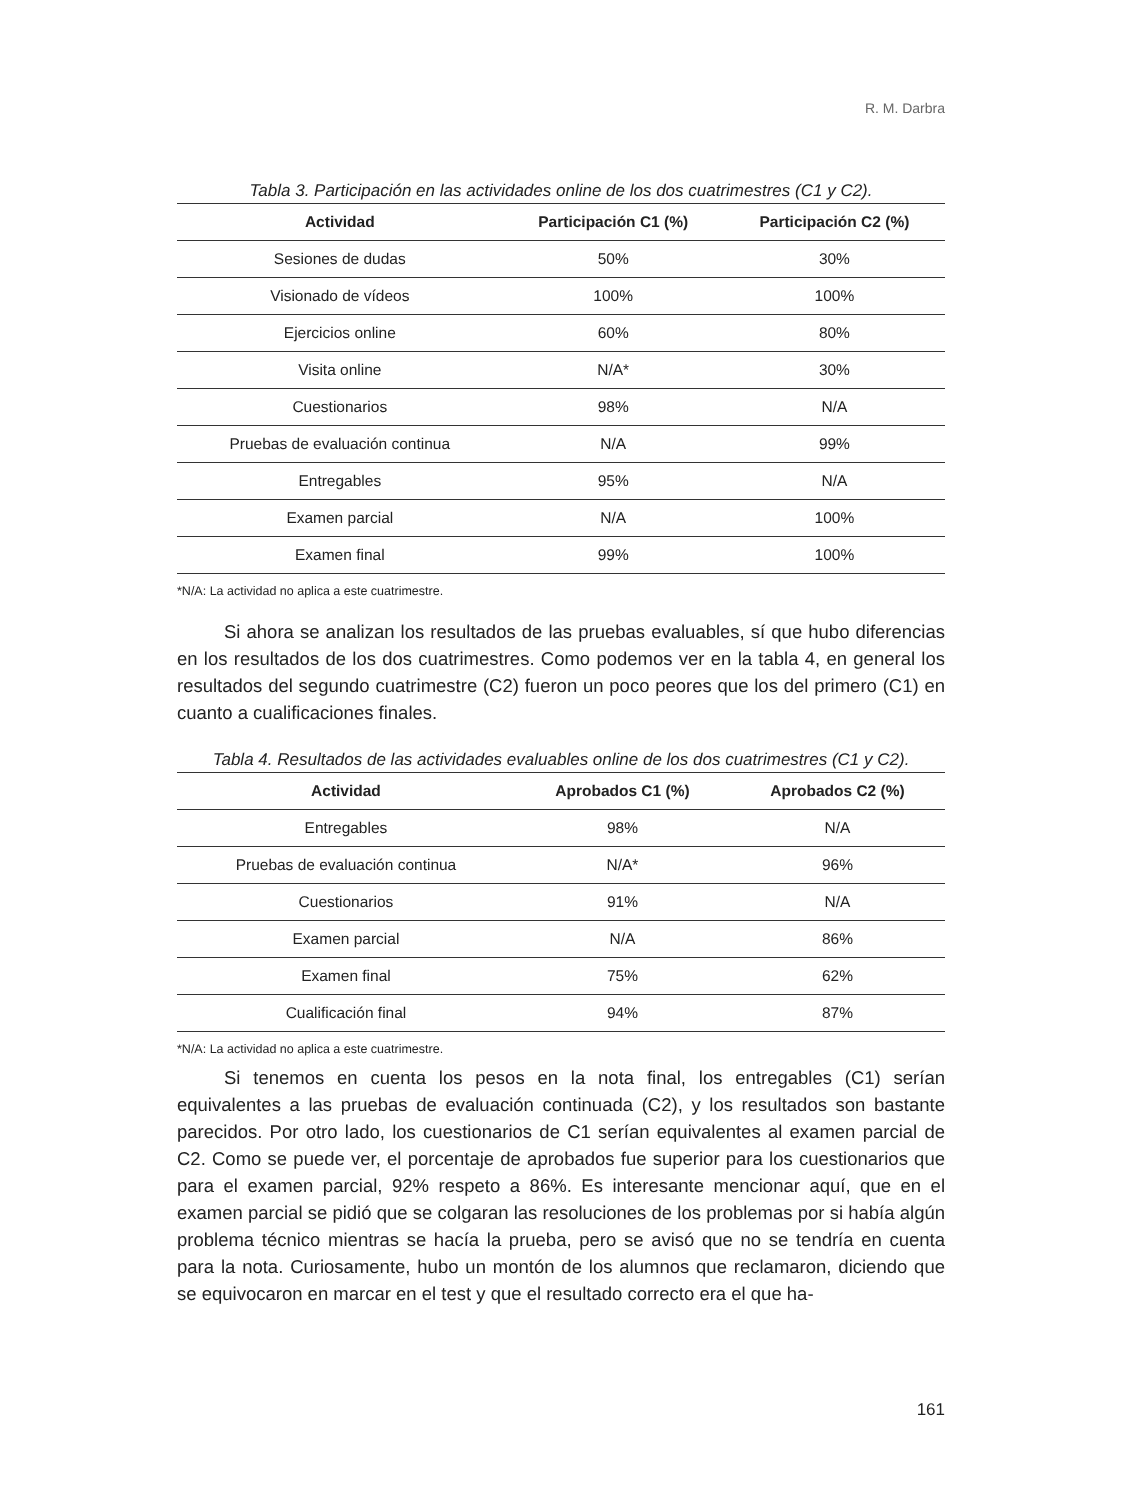R. M. Darbra
Tabla 3. Participación en las actividades online de los dos cuatrimestres (C1 y C2).
| Actividad | Participación C1 (%) | Participación C2 (%) |
| --- | --- | --- |
| Sesiones de dudas | 50% | 30% |
| Visionado de vídeos | 100% | 100% |
| Ejercicios online | 60% | 80% |
| Visita online | N/A* | 30% |
| Cuestionarios | 98% | N/A |
| Pruebas de evaluación continua | N/A | 99% |
| Entregables | 95% | N/A |
| Examen parcial | N/A | 100% |
| Examen final | 99% | 100% |
*N/A: La actividad no aplica a este cuatrimestre.
Si ahora se analizan los resultados de las pruebas evaluables, sí que hubo diferencias en los resultados de los dos cuatrimestres. Como podemos ver en la tabla 4, en general los resultados del segundo cuatrimestre (C2) fueron un poco peores que los del primero (C1) en cuanto a cualificaciones finales.
Tabla 4. Resultados de las actividades evaluables online de los dos cuatrimestres (C1 y C2).
| Actividad | Aprobados C1 (%) | Aprobados C2 (%) |
| --- | --- | --- |
| Entregables | 98% | N/A |
| Pruebas de evaluación continua | N/A* | 96% |
| Cuestionarios | 91% | N/A |
| Examen parcial | N/A | 86% |
| Examen final | 75% | 62% |
| Cualificación final | 94% | 87% |
*N/A: La actividad no aplica a este cuatrimestre.
Si tenemos en cuenta los pesos en la nota final, los entregables (C1) serían equivalentes a las pruebas de evaluación continuada (C2), y los resultados son bastante parecidos. Por otro lado, los cuestionarios de C1 serían equivalentes al examen parcial de C2. Como se puede ver, el porcentaje de aprobados fue superior para los cuestionarios que para el examen parcial, 92% respeto a 86%. Es interesante mencionar aquí, que en el examen parcial se pidió que se colgaran las resoluciones de los problemas por si había algún problema técnico mientras se hacía la prueba, pero se avisó que no se tendría en cuenta para la nota. Curiosamente, hubo un montón de los alumnos que reclamaron, diciendo que se equivocaron en marcar en el test y que el resultado correcto era el que ha-
161